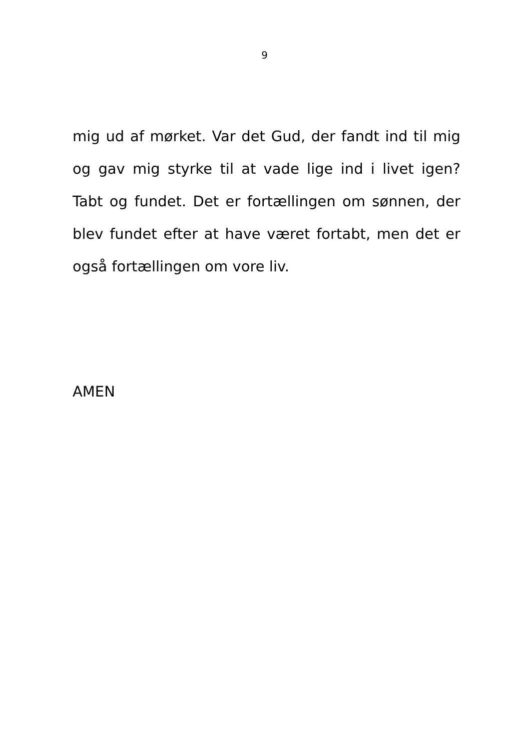9
mig ud af mørket. Var det Gud, der fandt ind til mig og gav mig styrke til at vade lige ind i livet igen? Tabt og fundet. Det er fortællingen om sønnen, der blev fundet efter at have været fortabt, men det er også fortællingen om vore liv.
AMEN